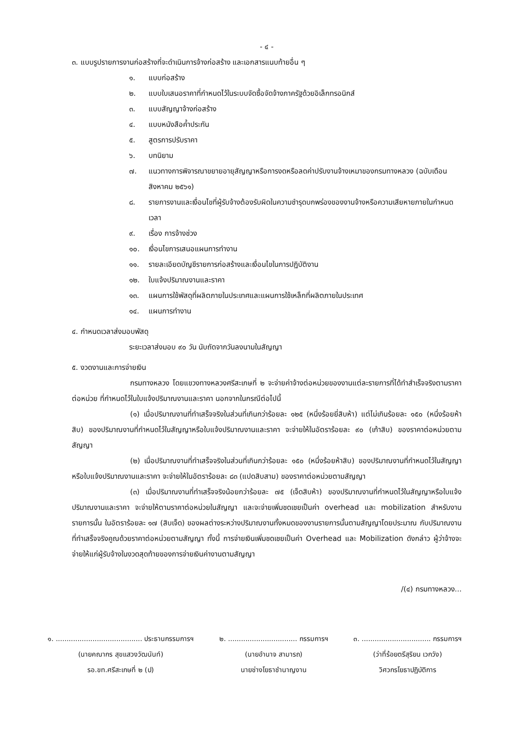- ๔ -
๓. แบบรูปรายการงานก่อสร้างที่จะดำเนินการจ้างก่อสร้าง และเอกสารแนบท้ายอื่น ๆ
๑. แบบก่อสร้าง
๒. แบบใบเสนอราคาที่กำหนดไว้ในระบบจัดซื้อจัดจ้างภาครัฐด้วยอิเล็กทรอนิกส์
๓. แบบสัญญาจ้างก่อสร้าง
๔. แบบหนังสือค้ำประกัน
๕. สูตรการปรับราคา
๖. บทนิยาม
๗. แนวทางการพิจารณาขยายอายุสัญญาหรือการงดหรือลดค่าปรับงานจ้างเหมาของกรมทางหลวง (ฉบับเดือน สิงหาคม ๒๕๖๑)
๘. รายการงานและเงื่อนไขที่ผู้รับจ้างต้องรับผิดในความชำรุดบกพร่องของงานจ้างหรือความเสียหายภายในกำหนดเวลา
๙. เรื่อง การจ้างช่วง
๑๐. เงื่อนไขการเสนอแผนการทำงาน
๑๑. รายละเอียดบัญชีรายการก่อสร้างและเงื่อนไขในการปฏิบัติงาน
๑๒. ใบแจ้งปริมาณงานและราคา
๑๓. แผนการใช้พัสดุที่ผลิตภายในประเทศและแผนการใช้เหล็กที่ผลิตภายในประเทศ
๑๔. แผนการทำงาน
๔. กำหนดเวลาส่งมอบพัสดุ
ระยะเวลาส่งมอบ ๙๐ วัน นับถัดจากวันลงนามในสัญญา
๕. งวดงานและการจ่ายเงิน
กรมทางหลวง โดยแขวงทางหลวงศรีสะเกษที่ ๒ จะจ่ายค่าจ้างต่อหน่วยของงานแต่ละรายการที่ได้ทำสำเร็จจริงตามราคาต่อหน่วย ที่กำหนดไว้ในใบแจ้งปริมาณงานและราคา นอกจากในกรณีต่อไปนี้
(๑) เมื่อปริมาณงานที่ทำเสร็จจริงในส่วนที่เกินกว่าร้อยละ ๑๒๕ (หนึ่งร้อยยี่สิบห้า) แต่ไม่เกินร้อยละ ๑๕๐ (หนึ่งร้อยห้าสิบ) ของปริมาณงานที่กำหนดไว้ในสัญญาหรือใบแจ้งปริมาณงานและราคา จะจ่ายให้ในอัตราร้อยละ ๙๐ (เก้าสิบ) ของราคาต่อหน่วยตามสัญญา
(๒) เมื่อปริมาณงานที่ทำเสร็จจริงในส่วนที่เกินกว่าร้อยละ ๑๕๐ (หนึ่งร้อยห้าสิบ) ของปริมาณงานที่กำหนดไว้ในสัญญาหรือใบแจ้งปริมาณงานและราคา จะจ่ายให้ในอัตราร้อยละ ๘๓ (แปดสิบสาม) ของราคาต่อหน่วยตามสัญญา
(๓) เมื่อปริมาณงานที่ทำเสร็จจริงน้อยกว่าร้อยละ ๗๕ (เจ็ดสิบห้า) ของปริมาณงานที่กำหนดไว้ในสัญญาหรือใบแจ้งปริมาณงานและราคา จะจ่ายให้ตามราคาต่อหน่วยในสัญญา และจะจ่ายเพิ่มชดเชยเป็นค่า overhead และ mobilization สำหรับงานรายการนั้น ในอัตราร้อยละ ๑๗ (สิบเจ็ด) ของผลต่างระหว่างปริมาณงานทั้งหมดของงานรายการนั้นตามสัญญาโดยประมาณ กับปริมาณงานที่ทำเสร็จจริงคูณด้วยราคาต่อหน่วยตามสัญญา ทั้งนี้ การจ่ายเงินเพิ่มชดเชยเป็นค่า Overhead และ Mobilization ดังกล่าว ผู้ว่าจ้างจะจ่ายให้แก่ผู้รับจ้างในงวดสุดท้ายของการจ่ายเงินค่างานตามสัญญา
/(๔) กรมทางหลวง...
๑. ........................................ ประธานกรรมการฯ
(นายคณากร สุขแสวงวัฒนันท์)
รอ.ขท.ศรีสะเกษที่ ๒ (ป)
๒. ................................ กรรมการฯ
(นายอำนาจ สามารถ)
นายช่างโยธาชำนาญงาน
๓. ................................ กรรมการฯ
(ว่าที่ร้อยตรีสุริยน เวกวัง)
วิศวกรโยธาปฏิบัติการ